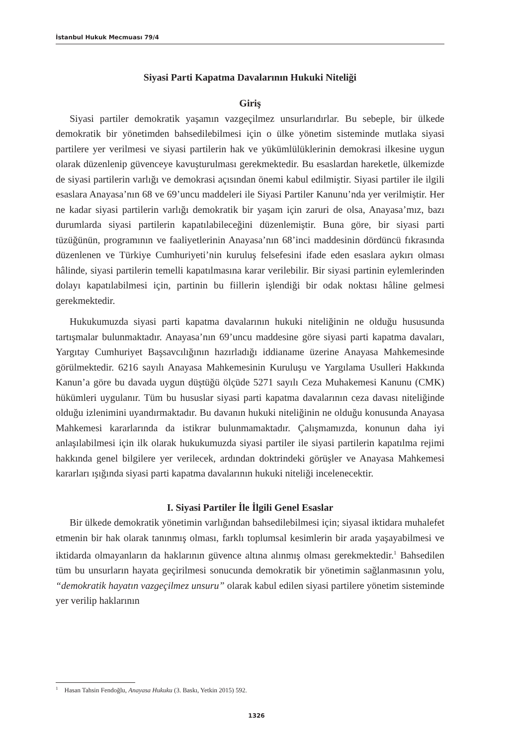İstanbul Hukuk Mecmuası 79/4
Siyasi Parti Kapatma Davalarının Hukuki Niteliği
Giriş
Siyasi partiler demokratik yaşamın vazgeçilmez unsurlarıdırlar. Bu sebeple, bir ülkede demokratik bir yönetimden bahsedilebilmesi için o ülke yönetim sisteminde mutlaka siyasi partilere yer verilmesi ve siyasi partilerin hak ve yükümlülüklerinin demokrasi ilkesine uygun olarak düzenlenip güvenceye kavuşturulması gerekmektedir. Bu esaslardan hareketle, ülkemizde de siyasi partilerin varlığı ve demokrasi açısından önemi kabul edilmiştir. Siyasi partiler ile ilgili esaslara Anayasa’nın 68 ve 69’uncu maddeleri ile Siyasi Partiler Kanunu’nda yer verilmiştir. Her ne kadar siyasi partilerin varlığı demokratik bir yaşam için zaruri de olsa, Anayasa’mız, bazı durumlarda siyasi partilerin kapatılabileceğini düzenlemiştir. Buna göre, bir siyasi parti tüzüğünün, programının ve faaliyetlerinin Anayasa’nın 68’inci maddesinin dördüncü fıkrasında düzenlenen ve Türkiye Cumhuriyeti’nin kuruluş felsefesini ifade eden esaslara aykırı olması hâlinde, siyasi partilerin temelli kapatılmasına karar verilebilir. Bir siyasi partinin eylemlerinden dolayı kapatılabilmesi için, partinin bu fiillerin işlendiği bir odak noktası hâline gelmesi gerekmektedir.
Hukukumuzda siyasi parti kapatma davalarının hukuki niteliğinin ne olduğu hususunda tartışmalar bulunmaktadır. Anayasa’nın 69’uncu maddesine göre siyasi parti kapatma davaları, Yargıtay Cumhuriyet Başsavcılığının hazırladığı iddianame üzerine Anayasa Mahkemesinde görülmektedir. 6216 sayılı Anayasa Mahkemesinin Kuruluşu ve Yargılama Usulleri Hakkında Kanun’a göre bu davada uygun düştüğü ölçüde 5271 sayılı Ceza Muhakemesi Kanunu (CMK) hükümleri uygulanır. Tüm bu hususlar siyasi parti kapatma davalarının ceza davası niteliğinde olduğu izlenimini uyandırmaktadır. Bu davanın hukuki niteliğinin ne olduğu konusunda Anayasa Mahkemesi kararlarında da istikrar bulunmamaktadır. Çalışmamızda, konunun daha iyi anlaşılabilmesi için ilk olarak hukukumuzda siyasi partiler ile siyasi partilerin kapatılma rejimi hakkında genel bilgilere yer verilecek, ardından doktrindeki görüşler ve Anayasa Mahkemesi kararları ışığında siyasi parti kapatma davalarının hukuki niteliği incelenecektir.
I. Siyasi Partiler İle İlgili Genel Esaslar
Bir ülkede demokratik yönetimin varlığından bahsedilebilmesi için; siyasal iktidara muhalefet etmenin bir hak olarak tanınmış olması, farklı toplumsal kesimlerin bir arada yaşayabilmesi ve iktidarda olmayanların da haklarının güvence altına alınmış olması gerekmektedir.<sup>1</sup> Bahsedilen tüm bu unsurların hayata geçirilmesi sonucunda demokratik bir yönetimin sağlanmasının yolu, “demokratik hayatın vazgeçilmez unsuru” olarak kabul edilen siyasi partilere yönetim sisteminde yer verilip haklarının
<sup>1</sup> Hasan Tahsin Fendoğlu, Anayasa Hukuku (3. Baskı, Yetkin 2015) 592.
1326